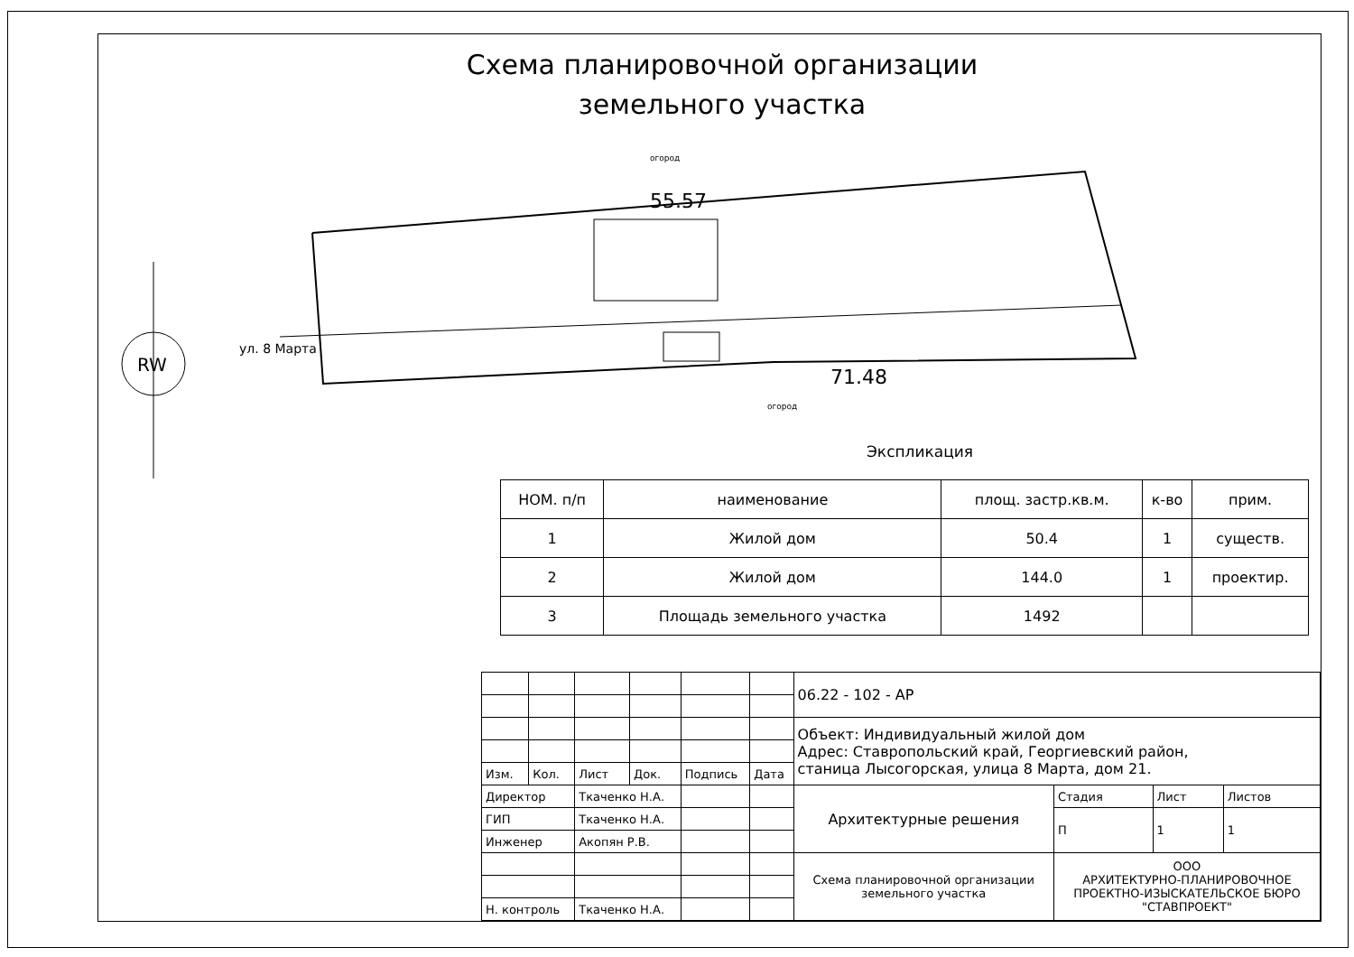Схема планировочной организации земельного участка
55.57
71.48
огород
огород
RW
ул. 8 Марта
Экспликация
| НОМ. п/п | наименование | площ. застр.кв.м. | к-во | прим. |
| --- | --- | --- | --- | --- |
| 1 | Жилой дом | 50.4 | 1 | существ. |
| 2 | Жилой дом | 144.0 | 1 | проектир. |
| 3 | Площадь земельного участка | 1492 | | |
| | | | | | | 06.22 - 102 - АР | | | |
| | | | | | | Объект: Индивидуальный жилой дом Адрес: Ставропольский край, Георгиевский район, станица Лысогорская, улица 8 Марта, дом 21. | | | |
| Изм. | Кол. | Лист | Док. | Подпись | Дата | | | | |
| Директор | | Ткаченко Н.А. | | | | Архитектурные решения | Стадия | Лист | Листов |
| ГИП | | Ткаченко Н.А. | | | | | П | 1 | 1 |
| Инженер | | Акопян Р.В. | | | | | | | |
| | | | | | | Схема планировочной организации земельного участка | ООО АРХИТЕКТУРНО-ПЛАНИРОВОЧНОЕ ПРОЕКТНО-ИЗЫСКАТЕЛЬСКОЕ БЮРО "СТАВПРОЕКТ" | | |
| Н. контроль | | Ткаченко Н.А. | | | | | | | |